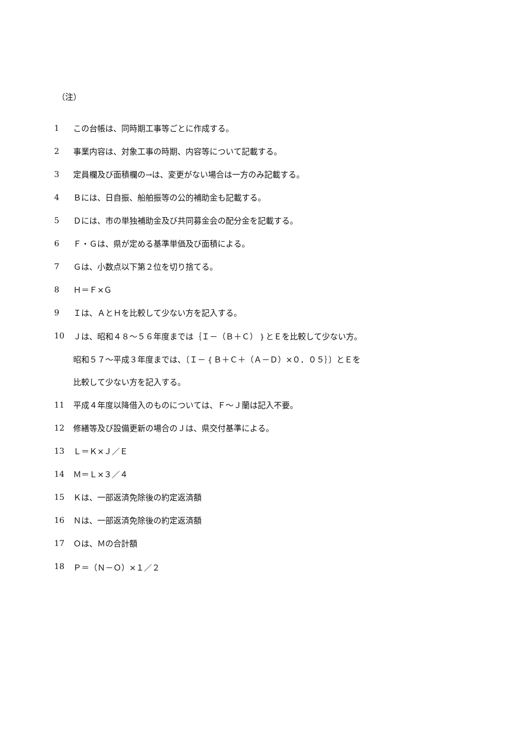（注）
1 この台帳は、同時期工事等ごとに作成する。
2 事業内容は、対象工事の時期、内容等について記載する。
3 定員欄及び面積欄の→は、変更がない場合は一方のみ記載する。
4 Ｂには、日自振、船舶振等の公的補助金も記載する。
5 Ｄには、市の単独補助金及び共同募金会の配分金を記載する。
6 Ｆ・Ｇは、県が定める基準単価及び面積による。
7 Ｇは、小数点以下第２位を切り捨てる。
8 Ｈ＝Ｆ×Ｇ
9 Ｉは、ＡとＨを比較して少ない方を記入する。
10 Ｊは、昭和４８～５６年度までは｛Ｉ－（Ｂ＋Ｃ）｝とＥを比較して少ない方。
昭和５７～平成３年度までは、〔Ｉ－｛Ｂ＋Ｃ＋（Ａ－Ｄ）×０．０５｝〕とＥを
比較して少ない方を記入する。
11 平成４年度以降借入のものについては、Ｆ～Ｊ蘭は記入不要。
12 修繕等及び設備更新の場合のＪは、県交付基準による。
13 Ｌ＝Ｋ×Ｊ／Ｅ
14 Ｍ＝Ｌ×３／４
15 Ｋは、一部返済免除後の約定返済額
16 Ｎは、一部返済免除後の約定返済額
17 Ｏは、Ｍの合計額
18 Ｐ＝（Ｎ－Ｏ）×１／２